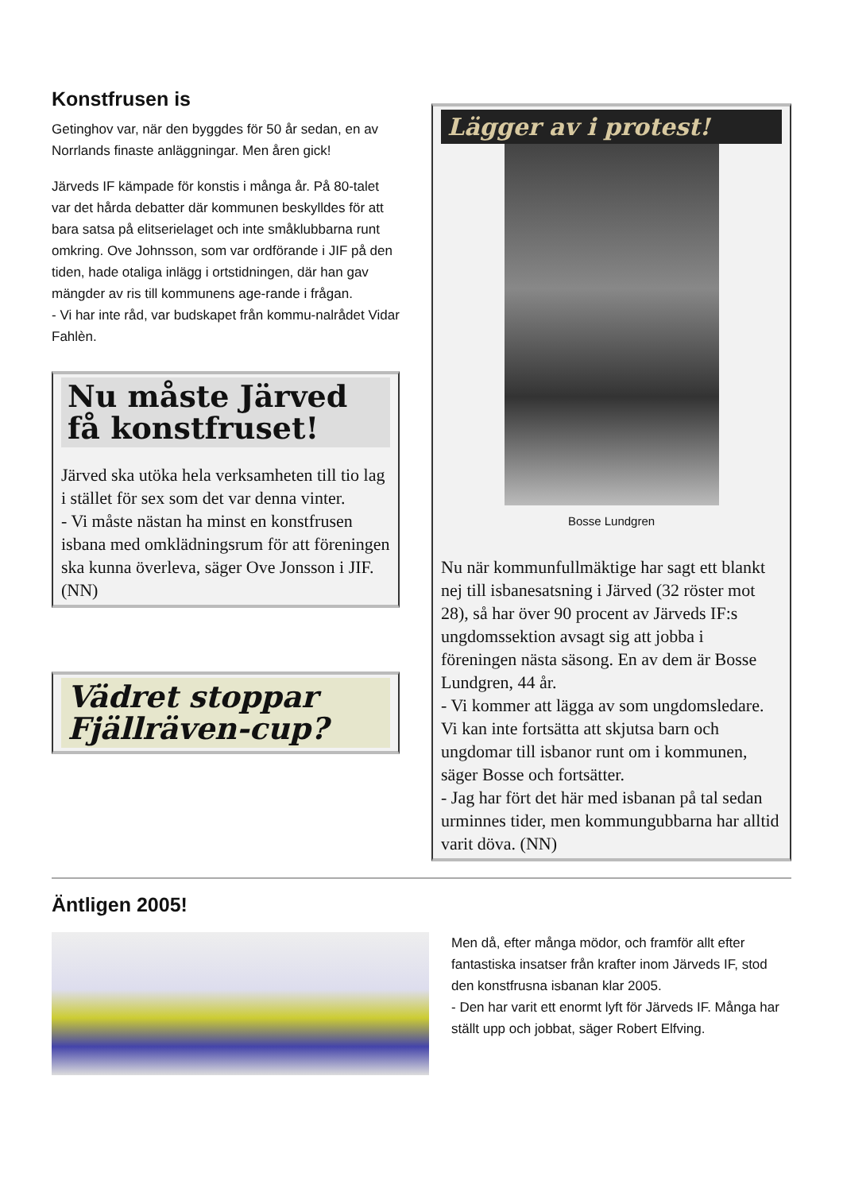Konstfrusen is
Getinghov var, när den byggdes för 50 år sedan, en av Norrlands finaste anläggningar. Men åren gick!
Järveds IF kämpade för konstis i många år. På 80-talet var det hårda debatter där kommunen beskylldes för att bara satsa på elitserielaget och inte småklubbarna runt omkring. Ove Johnsson, som var ordförande i JIF på den tiden, hade otaliga inlägg i ortstidningen, där han gav mängder av ris till kommunens age-rande i frågan.
- Vi har inte råd, var budskapet från kommu-nalrådet Vidar Fahlèn.
Nu måste Järved få konstfruset!
Järved ska utöka hela verksamheten till tio lag i stället för sex som det var denna vinter.
- Vi måste nästan ha minst en konstfrusen isbana med omklädningsrum för att föreningen ska kunna överleva, säger Ove Jonsson i JIF. (NN)
Vädret stoppar Fjällräven-cup?
Lägger av i protest!
Bosse Lundgren
Nu när kommunfullmäktige har sagt ett blankt nej till isbanesatsning i Järved (32 röster mot 28), så har över 90 procent av Järveds IF:s ungdomssektion avsagt sig att jobba i föreningen nästa säsong. En av dem är Bosse Lundgren, 44 år.
- Vi kommer att lägga av som ungdomsledare. Vi kan inte fortsätta att skjutsa barn och ungdomar till isbanor runt om i kommunen, säger Bosse och fortsätter.
- Jag har fört det här med isbanan på tal sedan urminnes tider, men kommungubbarna har alltid varit döva. (NN)
Äntligen 2005!
Men då, efter många mödor, och framför allt efter fantastiska insatser från krafter inom Järveds IF, stod den konstfrusna isbanan klar 2005.
- Den har varit ett enormt lyft för Järveds IF. Många har ställt upp och jobbat, säger Robert Elfving.